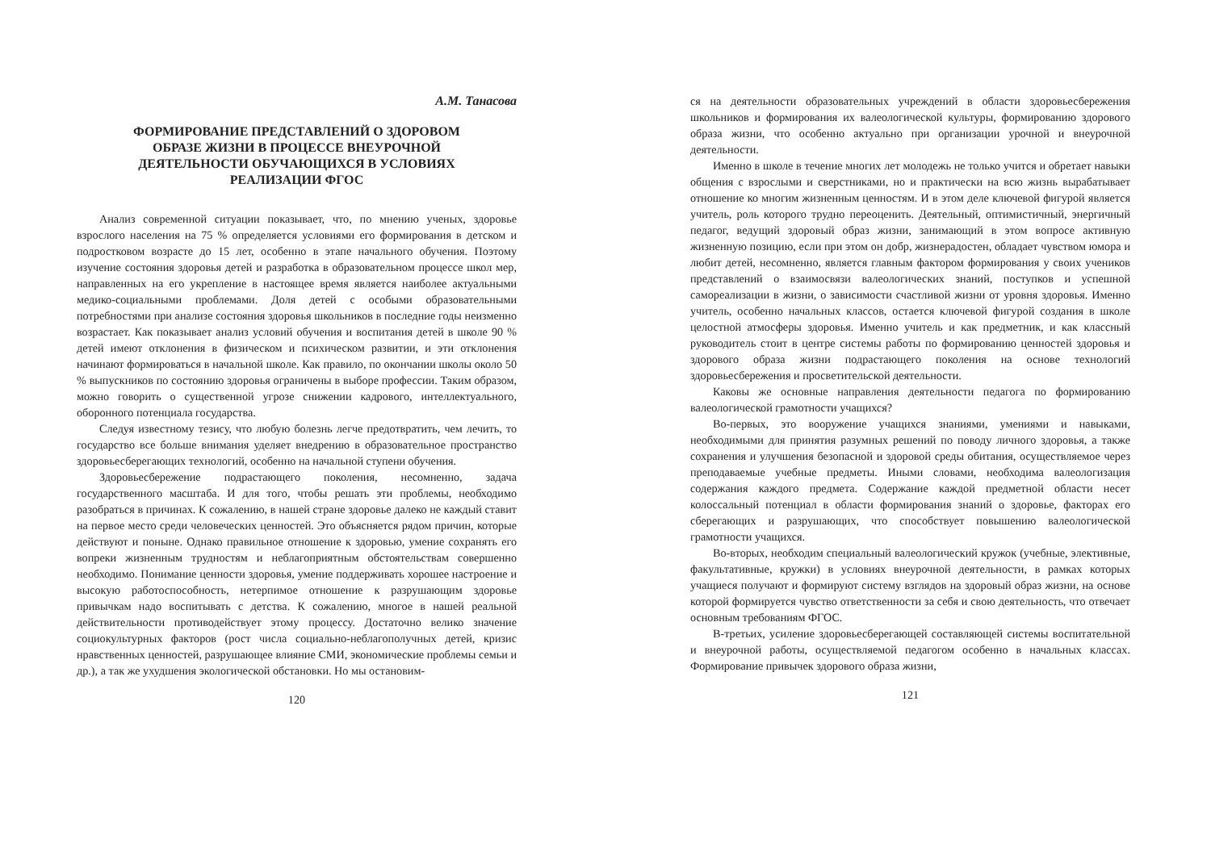А.М. Танасова
ФОРМИРОВАНИЕ ПРЕДСТАВЛЕНИЙ О ЗДОРОВОМ ОБРАЗЕ ЖИЗНИ В ПРОЦЕССЕ ВНЕУРОЧНОЙ ДЕЯТЕЛЬНОСТИ ОБУЧАЮЩИХСЯ В УСЛОВИЯХ РЕАЛИЗАЦИИ ФГОС
Анализ современной ситуации показывает, что, по мнению ученых, здоровье взрослого населения на 75 % определяется условиями его формирования в детском и подростковом возрасте до 15 лет, особенно в этапе начального обучения. Поэтому изучение состояния здоровья детей и разработка в образовательном процессе школ мер, направленных на его укрепление в настоящее время является наиболее актуальными медико-социальными проблемами. Доля детей с особыми образовательными потребностями при анализе состояния здоровья школьников в последние годы неизменно возрастает. Как показывает анализ условий обучения и воспитания детей в школе 90 % детей имеют отклонения в физическом и психическом развитии, и эти отклонения начинают формироваться в начальной школе. Как правило, по окончании школы около 50 % выпускников по состоянию здоровья ограничены в выборе профессии. Таким образом, можно говорить о существенной угрозе снижении кадрового, интеллектуального, оборонного потенциала государства.
Следуя известному тезису, что любую болезнь легче предотвратить, чем лечить, то государство все больше внимания уделяет внедрению в образовательное пространство здоровьесберегающих технологий, особенно на начальной ступени обучения.
Здоровьесбережение подрастающего поколения, несомненно, задача государственного масштаба. И для того, чтобы решать эти проблемы, необходимо разобраться в причинах. К сожалению, в нашей стране здоровье далеко не каждый ставит на первое место среди человеческих ценностей. Это объясняется рядом причин, которые действуют и поныне. Однако правильное отношение к здоровью, умение сохранять его вопреки жизненным трудностям и неблагоприятным обстоятельствам совершенно необходимо. Понимание ценности здоровья, умение поддерживать хорошее настроение и высокую работоспособность, нетерпимое отношение к разрушающим здоровье привычкам надо воспитывать с детства. К сожалению, многое в нашей реальной действительности противодействует этому процессу. Достаточно велико значение социокультурных факторов (рост числа социально-неблагополучных детей, кризис нравственных ценностей, разрушающее влияние СМИ, экономические проблемы семьи и др.), а так же ухудшения экологической обстановки. Но мы остановим-
120
ся на деятельности образовательных учреждений в области здоровьесбережения школьников и формирования их валеологической культуры, формированию здорового образа жизни, что особенно актуально при организации урочной и внеурочной деятельности.
Именно в школе в течение многих лет молодежь не только учится и обретает навыки общения с взрослыми и сверстниками, но и практически на всю жизнь вырабатывает отношение ко многим жизненным ценностям. И в этом деле ключевой фигурой является учитель, роль которого трудно переоценить. Деятельный, оптимистичный, энергичный педагог, ведущий здоровый образ жизни, занимающий в этом вопросе активную жизненную позицию, если при этом он добр, жизнерадостен, обладает чувством юмора и любит детей, несомненно, является главным фактором формирования у своих учеников представлений о взаимосвязи валеологических знаний, поступков и успешной самореализации в жизни, о зависимости счастливой жизни от уровня здоровья. Именно учитель, особенно начальных классов, остается ключевой фигурой создания в школе целостной атмосферы здоровья. Именно учитель и как предметник, и как классный руководитель стоит в центре системы работы по формированию ценностей здоровья и здорового образа жизни подрастающего поколения на основе технологий здоровьесбережения и просветительской деятельности.
Каковы же основные направления деятельности педагога по формированию валеологической грамотности учащихся?
Во-первых, это вооружение учащихся знаниями, умениями и навыками, необходимыми для принятия разумных решений по поводу личного здоровья, а также сохранения и улучшения безопасной и здоровой среды обитания, осуществляемое через преподаваемые учебные предметы. Иными словами, необходима валеологизация содержания каждого предмета. Содержание каждой предметной области несет колоссальный потенциал в области формирования знаний о здоровье, факторах его сберегающих и разрушающих, что способствует повышению валеологической грамотности учащихся.
Во-вторых, необходим специальный валеологический кружок (учебные, элективные, факультативные, кружки) в условиях внеурочной деятельности, в рамках которых учащиеся получают и формируют систему взглядов на здоровый образ жизни, на основе которой формируется чувство ответственности за себя и свою деятельность, что отвечает основным требованиям ФГОС.
В-третьих, усиление здоровьесберегающей составляющей системы воспитательной и внеурочной работы, осуществляемой педагогом особенно в начальных классах. Формирование привычек здорового образа жизни,
121